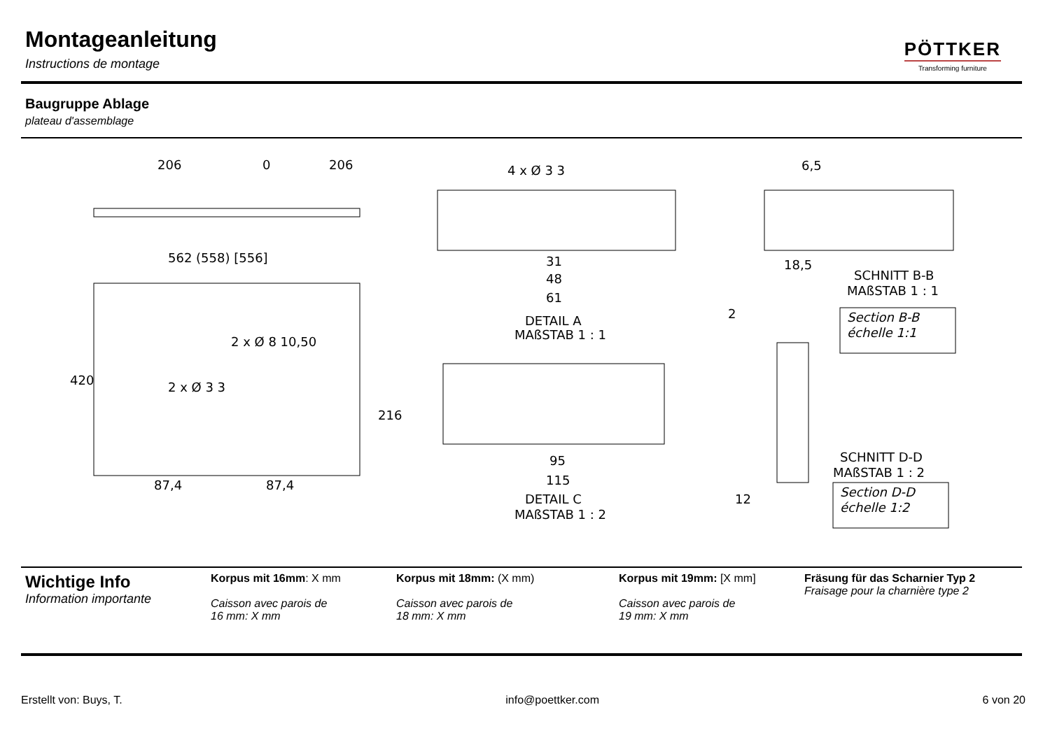Montageanleitung
Instructions de montage
PÖTTKER
Transforming furniture
Baugruppe Ablage
plateau d'assemblage
562 (558) [556]
420
87,4
87,4
216
2 x Ø 8 10,50
2 x Ø 3 3
206
0
206
4 x Ø 3 3
31
48
61
DETAIL A
MAßSTAB 1 : 1
95
115
DETAIL C
MAßSTAB 1 : 2
6,5
18,5
SCHNITT B-B
MAßSTAB 1 : 1
Section B-B
échelle 1:1
2
12
SCHNITT D-D
MAßSTAB 1 : 2
Section D-D
échelle 1:2
Wichtige Info
Information importante
Korpus mit 16mm: X mm
Caisson avec parois de
16 mm: X mm
Korpus mit 18mm: (X mm)
Caisson avec parois de
18 mm: X mm
Korpus mit 19mm: [X mm]
Caisson avec parois de
19 mm: X mm
Fräsung für das Scharnier Typ 2
Fraisage pour la charnière type 2
Erstellt von: Buys, T. info@poettker.com 6 von 20